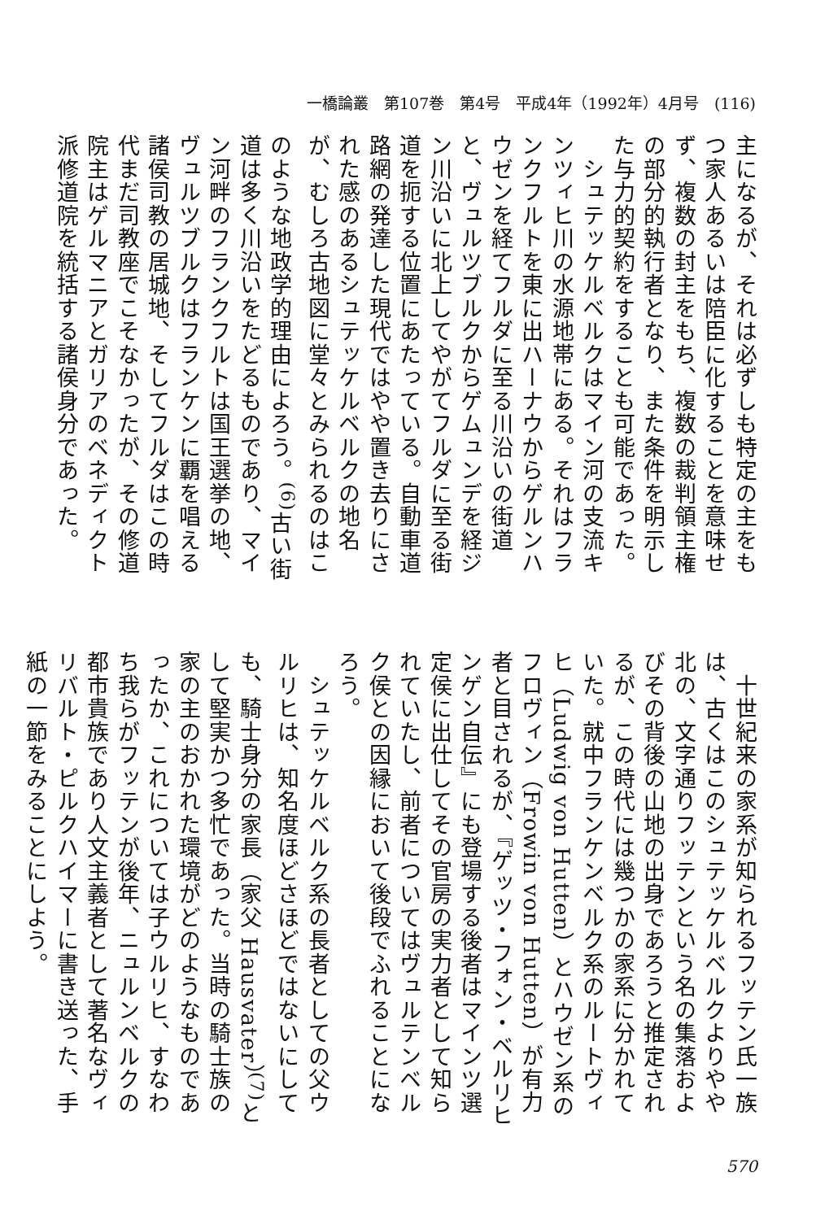一橋論叢　第107巻　第4号　平成4年（1992年）4月号　(116)
主になるが、それは必ずしも特定の主をもつ家人あるいは陪臣に化することを意味せず、複数の封主をもち、複数の裁判領主権の部分的執行者となり、また条件を明示した与力的契約をすることも可能であった。
　シュテッケルベルクはマイン河の支流キンツィヒ川の水源地帯にある。それはフランクフルトを東に出ハーナウからゲルンハウゼンを経てフルダに至る川沿いの街道と、ヴュルツブルクからゲムュンデを経ジン川沿いに北上してやがてフルダに至る街道を扼する位置にあたっている。自動車道路網の発達した現代ではやや置き去りにされた感のあるシュテッケルベルクの地名が、むしろ古地図に堂々とみられるのはこのような地政学的理由によろう。<sup>(6)</sup>古い街道は多く川沿いをたどるものであり、マイン河畔のフランクフルトは国王選挙の地、ヴュルツブルクはフランケンに覇を唱える諸侯司教の居城地、そしてフルダはこの時代まだ司教座でこそなかったが、その修道院主はゲルマニアとガリアのベネディクト派修道院を統括する諸侯身分であった。
　十世紀来の家系が知られるフッテン氏一族は、古くはこのシュテッケルベルクよりやや北の、文字通りフッテンという名の集落およびその背後の山地の出身であろうと推定されるが、この時代には幾つかの家系に分かれていた。就中フランケンベルク系のルートヴィヒ（Ludwig von Hutten）とハウゼン系のフロヴィン（Frowin von Hutten）が有力者と目されるが、『ゲッツ・フォン・ベルリヒンゲン自伝』にも登場する後者はマインツ選定侯に出仕してその官房の実力者として知られていたし、前者についてはヴュルテンベルク侯との因縁において後段でふれることになろう。
　シュテッケルベルク系の長者としての父ウルリヒは、知名度ほどさほどではないにしても、騎士身分の家長（家父 Hausvater）<sup>(7)</sup>として堅実かつ多忙であった。当時の騎士族の家の主のおかれた環境がどのようなものであったか、これについては子ウルリヒ、すなわち我らがフッテンが後年、ニュルンベルクの都市貴族であり人文主義者として著名なヴィリバルト・ピルクハイマーに書き送った、手紙の一節をみることにしよう。
570